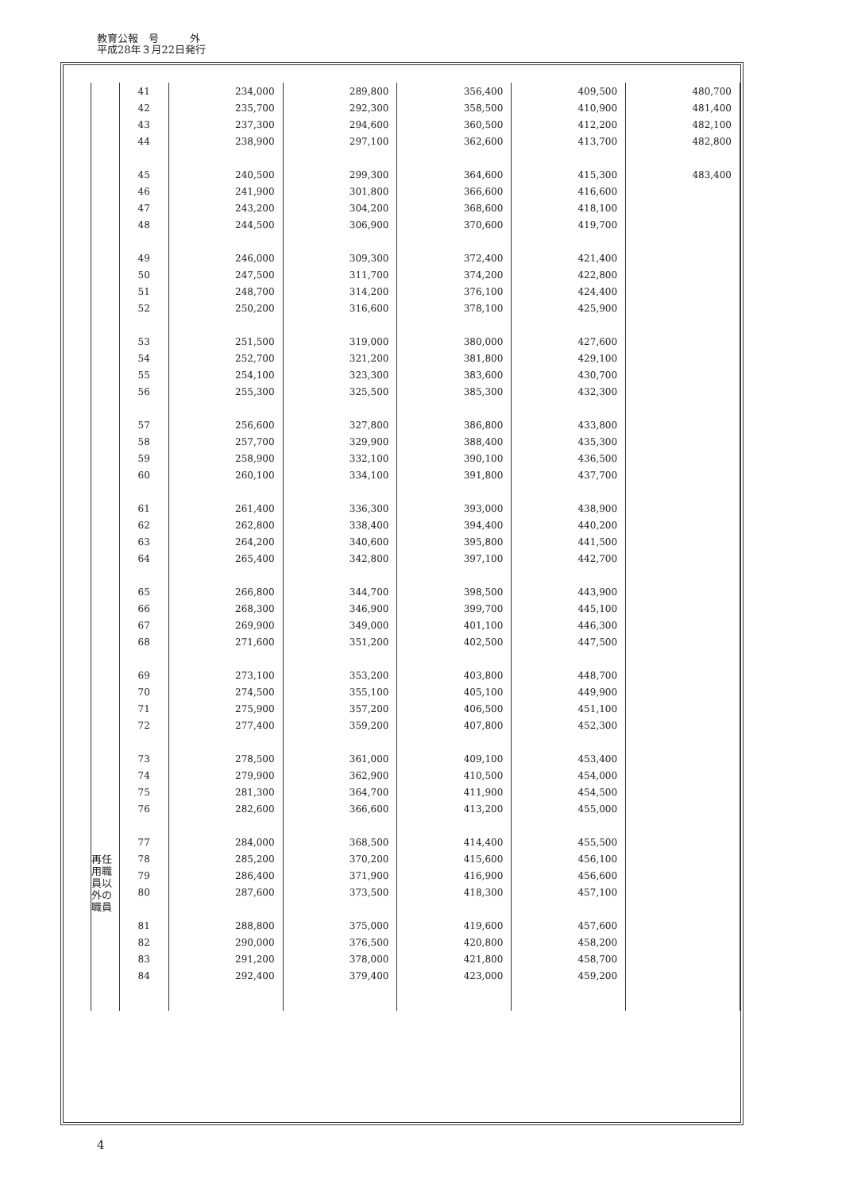教育公報　号　　　外
平成28年３月22日発行
| 再任用職員以外の職員 | 41 | 234,000 | 289,800 | 356,400 | 409,500 | 480,700 |
| | 42 | 235,700 | 292,300 | 358,500 | 410,900 | 481,400 |
| | 43 | 237,300 | 294,600 | 360,500 | 412,200 | 482,100 |
| | 44 | 238,900 | 297,100 | 362,600 | 413,700 | 482,800 |
| | 45 | 240,500 | 299,300 | 364,600 | 415,300 | 483,400 |
| | 46 | 241,900 | 301,800 | 366,600 | 416,600 | |
| | 47 | 243,200 | 304,200 | 368,600 | 418,100 | |
| | 48 | 244,500 | 306,900 | 370,600 | 419,700 | |
| | 49 | 246,000 | 309,300 | 372,400 | 421,400 | |
| | 50 | 247,500 | 311,700 | 374,200 | 422,800 | |
| | 51 | 248,700 | 314,200 | 376,100 | 424,400 | |
| | 52 | 250,200 | 316,600 | 378,100 | 425,900 | |
| | 53 | 251,500 | 319,000 | 380,000 | 427,600 | |
| | 54 | 252,700 | 321,200 | 381,800 | 429,100 | |
| | 55 | 254,100 | 323,300 | 383,600 | 430,700 | |
| | 56 | 255,300 | 325,500 | 385,300 | 432,300 | |
| | 57 | 256,600 | 327,800 | 386,800 | 433,800 | |
| | 58 | 257,700 | 329,900 | 388,400 | 435,300 | |
| | 59 | 258,900 | 332,100 | 390,100 | 436,500 | |
| | 60 | 260,100 | 334,100 | 391,800 | 437,700 | |
| | 61 | 261,400 | 336,300 | 393,000 | 438,900 | |
| | 62 | 262,800 | 338,400 | 394,400 | 440,200 | |
| | 63 | 264,200 | 340,600 | 395,800 | 441,500 | |
| | 64 | 265,400 | 342,800 | 397,100 | 442,700 | |
| | 65 | 266,800 | 344,700 | 398,500 | 443,900 | |
| | 66 | 268,300 | 346,900 | 399,700 | 445,100 | |
| | 67 | 269,900 | 349,000 | 401,100 | 446,300 | |
| | 68 | 271,600 | 351,200 | 402,500 | 447,500 | |
| | 69 | 273,100 | 353,200 | 403,800 | 448,700 | |
| | 70 | 274,500 | 355,100 | 405,100 | 449,900 | |
| | 71 | 275,900 | 357,200 | 406,500 | 451,100 | |
| | 72 | 277,400 | 359,200 | 407,800 | 452,300 | |
| | 73 | 278,500 | 361,000 | 409,100 | 453,400 | |
| | 74 | 279,900 | 362,900 | 410,500 | 454,000 | |
| | 75 | 281,300 | 364,700 | 411,900 | 454,500 | |
| | 76 | 282,600 | 366,600 | 413,200 | 455,000 | |
| | 77 | 284,000 | 368,500 | 414,400 | 455,500 | |
| | 78 | 285,200 | 370,200 | 415,600 | 456,100 | |
| | 79 | 286,400 | 371,900 | 416,900 | 456,600 | |
| | 80 | 287,600 | 373,500 | 418,300 | 457,100 | |
| | 81 | 288,800 | 375,000 | 419,600 | 457,600 | |
| | 82 | 290,000 | 376,500 | 420,800 | 458,200 | |
| | 83 | 291,200 | 378,000 | 421,800 | 458,700 | |
| | 84 | 292,400 | 379,400 | 423,000 | 459,200 | |
4